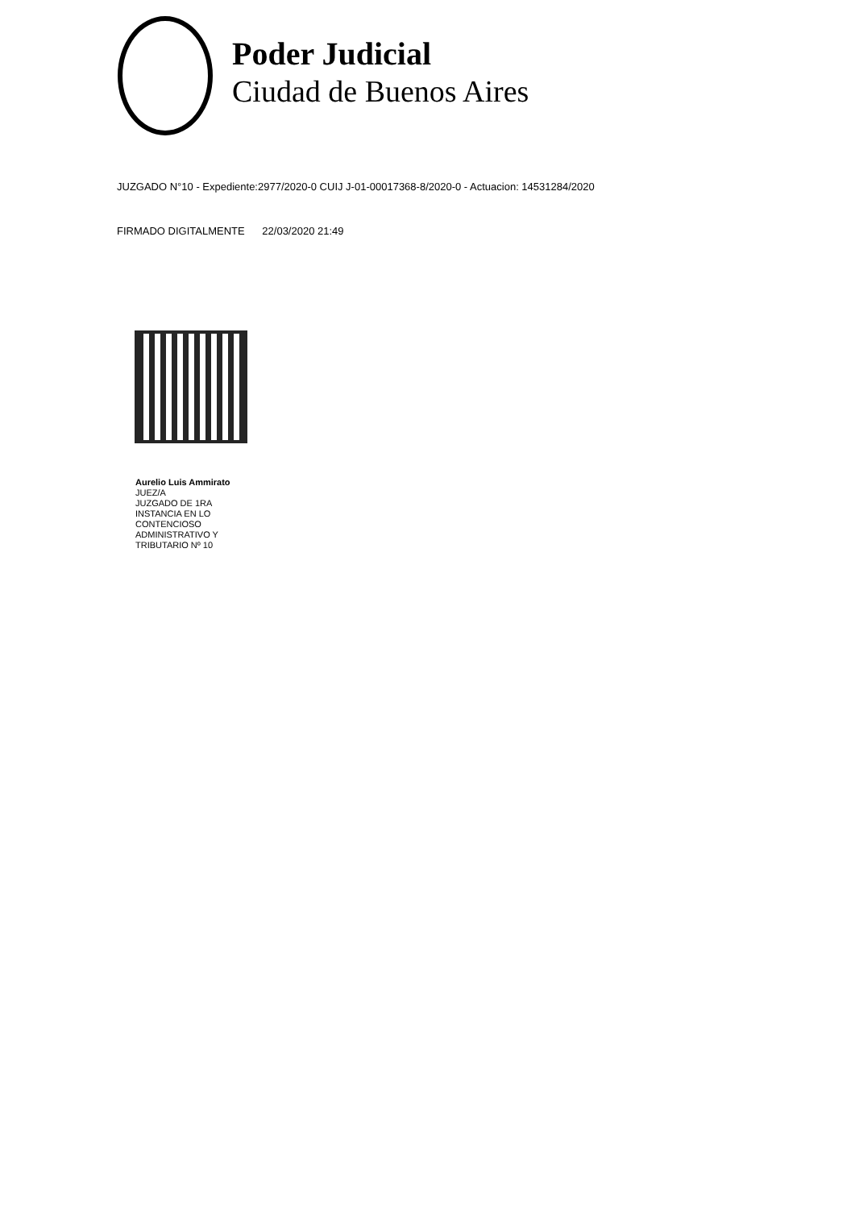Poder Judicial
Ciudad de Buenos Aires
JUZGADO N°10 - Expediente:2977/2020-0 CUIJ J-01-00017368-8/2020-0 - Actuacion: 14531284/2020
FIRMADO DIGITALMENTE 22/03/2020 21:49
Aurelio Luis Ammirato
JUEZ/A
JUZGADO DE 1RA
INSTANCIA EN LO
CONTENCIOSO
ADMINISTRATIVO Y
TRIBUTARIO Nº 10